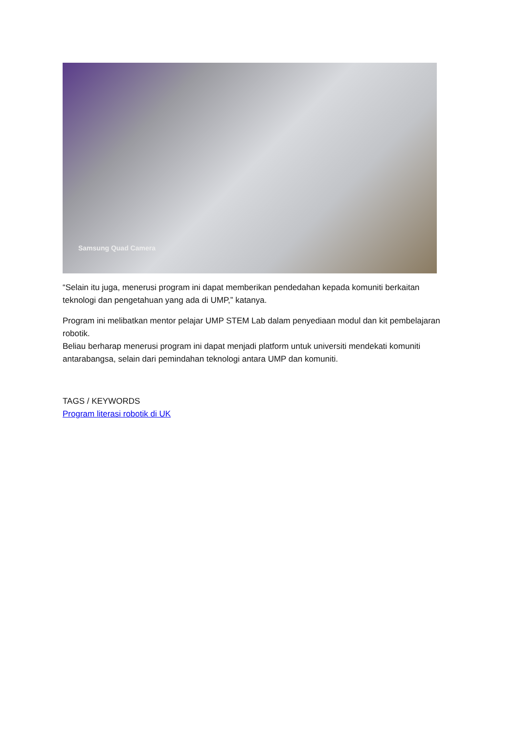Samsung Quad Camera
“Selain itu juga, menerusi program ini dapat memberikan pendedahan kepada komuniti berkaitan teknologi dan pengetahuan yang ada di UMP,” katanya.
Program ini melibatkan mentor pelajar UMP STEM Lab dalam penyediaan modul dan kit pembelajaran robotik.
Beliau berharap menerusi program ini dapat menjadi platform untuk universiti mendekati komuniti antarabangsa, selain dari pemindahan teknologi antara UMP dan komuniti.
TAGS / KEYWORDS
Program literasi robotik di UK